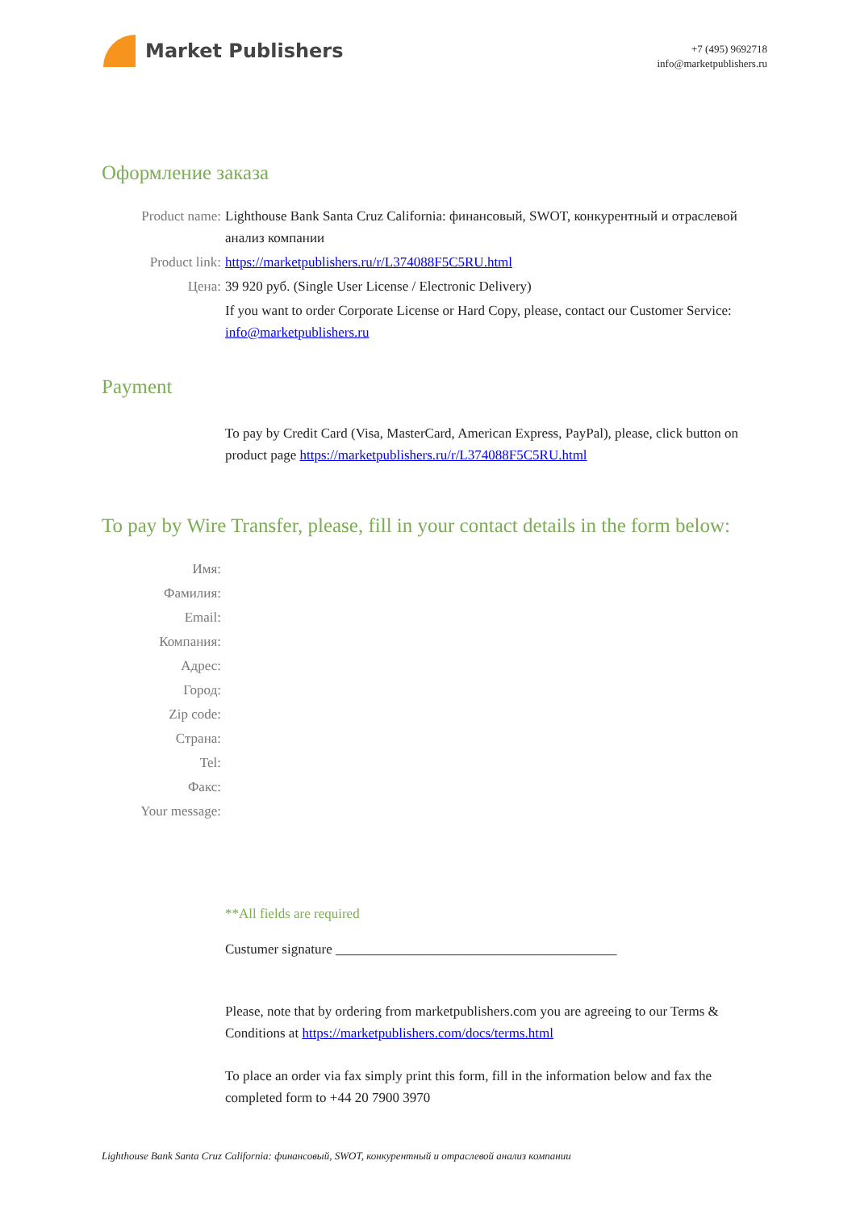Market Publishers
+7 (495) 9692718
info@marketpublishers.ru
Оформление заказа
Product name: Lighthouse Bank Santa Cruz California: финансовый, SWOT, конкурентный и отраслевой анализ компании
Product link: https://marketpublishers.ru/r/L374088F5C5RU.html
Цена: 39 920 руб. (Single User License / Electronic Delivery)
If you want to order Corporate License or Hard Copy, please, contact our Customer Service: info@marketpublishers.ru
Payment
To pay by Credit Card (Visa, MasterCard, American Express, PayPal), please, click button on product page https://marketpublishers.ru/r/L374088F5C5RU.html
To pay by Wire Transfer, please, fill in your contact details in the form below:
Имя:
Фамилия:
Email:
Компания:
Адрес:
Город:
Zip code:
Страна:
Tel:
Факс:
Your message:
**All fields are required
Custumer signature _________________________________________
Please, note that by ordering from marketpublishers.com you are agreeing to our Terms & Conditions at https://marketpublishers.com/docs/terms.html
To place an order via fax simply print this form, fill in the information below and fax the completed form to +44 20 7900 3970
Lighthouse Bank Santa Cruz California: финансовый, SWOT, конкурентный и отраслевой анализ компании